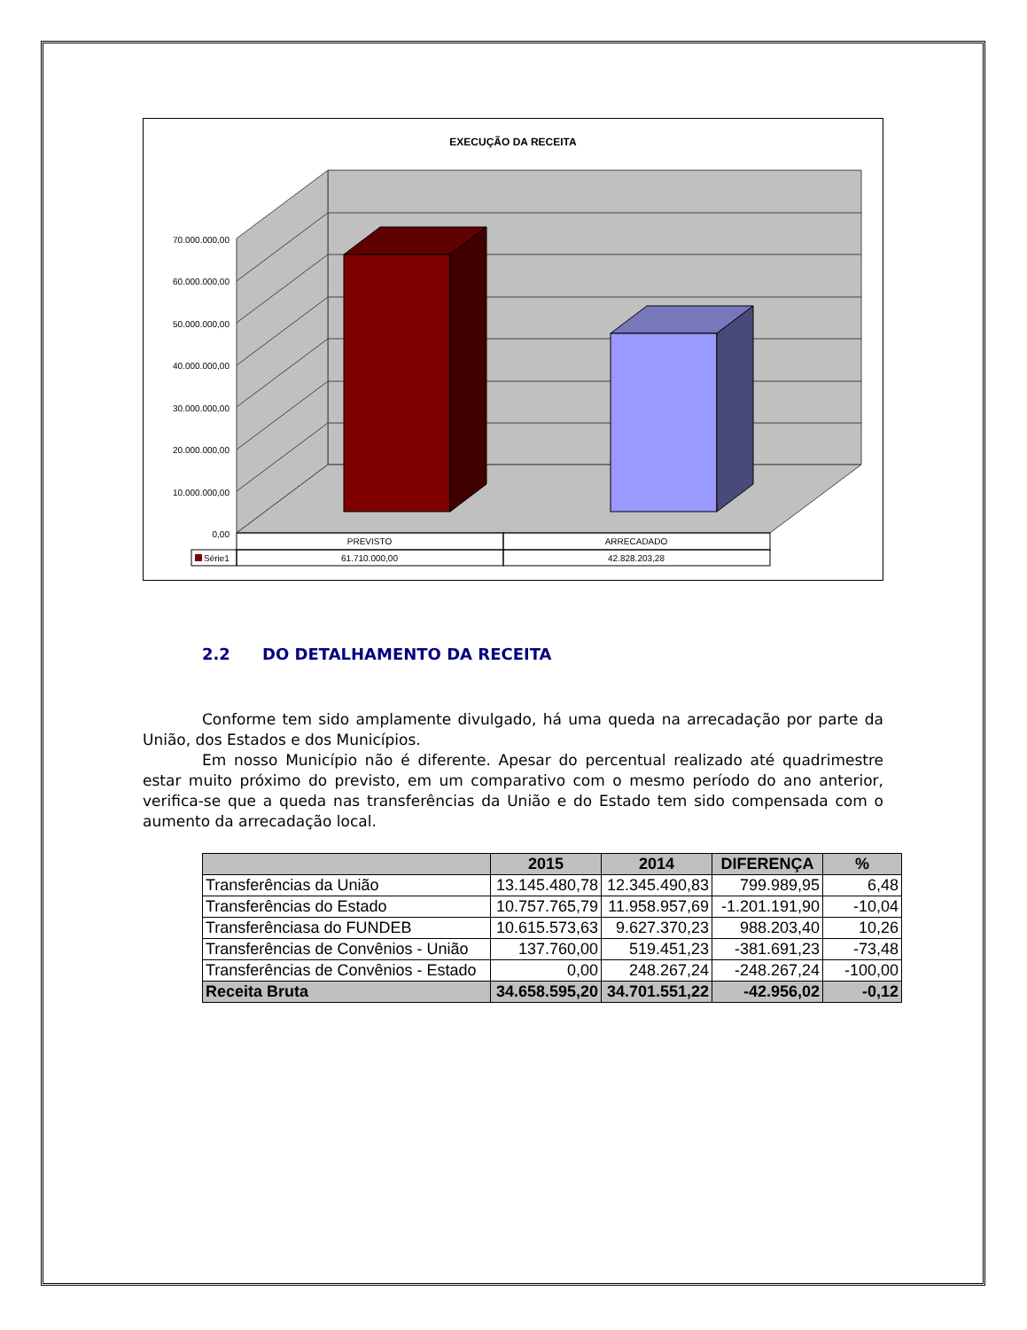EXECUÇÃO DA RECEITA
70.000.000,00
60.000.000,00
50.000.000,00
40.000.000,00
30.000.000,00
20.000.000,00
10.000.000,00
0,00
Série1
PREVISTO
ARRECADADO
61.710.000,00
42.828.203,28
2.2 DO DETALHAMENTO DA RECEITA
Conforme tem sido amplamente divulgado, há uma queda na arrecadação por parte da União, dos Estados e dos Municípios.
Em nosso Município não é diferente. Apesar do percentual realizado até quadrimestre estar muito próximo do previsto, em um comparativo com o mesmo período do ano anterior, verifica-se que a queda nas transferências da União e do Estado tem sido compensada com o aumento da arrecadação local.
| | 2015 | 2014 | DIFERENÇA | % |
| --- | --- | --- | --- | --- |
| Transferências da União | 13.145.480,78 | 12.345.490,83 | 799.989,95 | 6,48 |
| Transferências do Estado | 10.757.765,79 | 11.958.957,69 | -1.201.191,90 | -10,04 |
| Transferênciasa do FUNDEB | 10.615.573,63 | 9.627.370,23 | 988.203,40 | 10,26 |
| Transferências de Convênios - União | 137.760,00 | 519.451,23 | -381.691,23 | -73,48 |
| Transferências de Convênios - Estado | 0,00 | 248.267,24 | -248.267,24 | -100,00 |
| Receita Bruta | 34.658.595,20 | 34.701.551,22 | -42.956,02 | -0,12 |